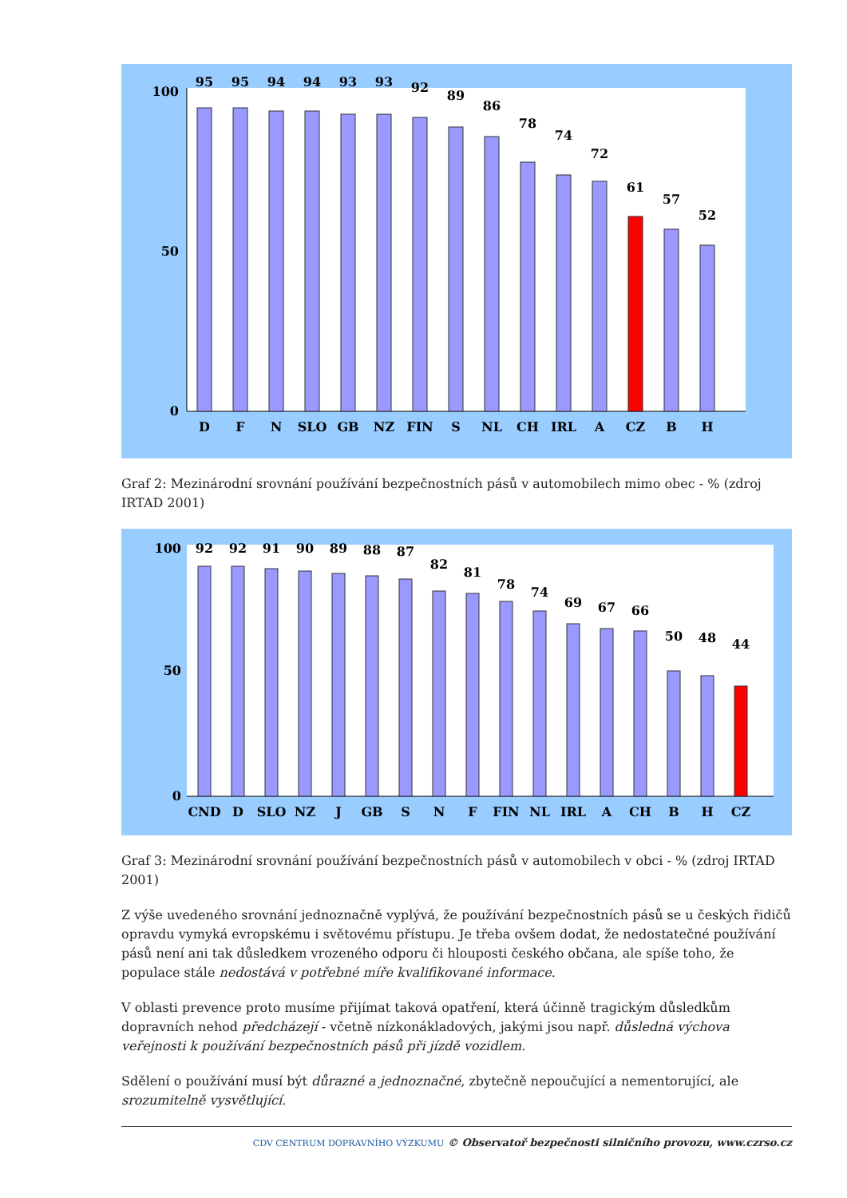100
0
50
95
95
94
94
93
93
92
89
86
78
74
72
61
57
52
D
F
N
SLO
GB
NZ
FIN
S
NL
CH
IRL
A
CZ
B
H
Graf 2: Mezinárodní srovnání používání bezpečnostních pásů v automobilech mimo obec - % (zdroj IRTAD 2001)
100
50
0
92
92
91
90
89
88
87
82
81
78
74
69
67
66
50
48
44
CND
D
SLO
NZ
J
GB
S
N
F
FIN
NL
IRL
A
CH
B
H
CZ
Graf 3: Mezinárodní srovnání používání bezpečnostních pásů v automobilech v obci - % (zdroj IRTAD 2001)
Z výše uvedeného srovnání jednoznačně vyplývá, že používání bezpečnostních pásů se u českých řidičů opravdu vymyká evropskému i světovému přístupu. Je třeba ovšem dodat, že nedostatečné používání pásů není ani tak důsledkem vrozeného odporu či hlouposti českého občana, ale spíše toho, že populace stále nedostává v potřebné míře kvalifikované informace.
V oblasti prevence proto musíme přijímat taková opatření, která účinně tragickým důsledkům dopravních nehod předcházejí - včetně nízkonákladových, jakými jsou např. důsledná výchova veřejnosti k používání bezpečnostních pásů při jízdě vozidlem.
Sdělení o používání musí být důrazné a jednoznačné, zbytečně nepoučující a nementorující, ale srozumitelně vysvětlující.
CDV CENTRUM DOPRAVNÍHO VÝZKUMU © Observatoř bezpečnosti silničního provozu, www.czrso.cz